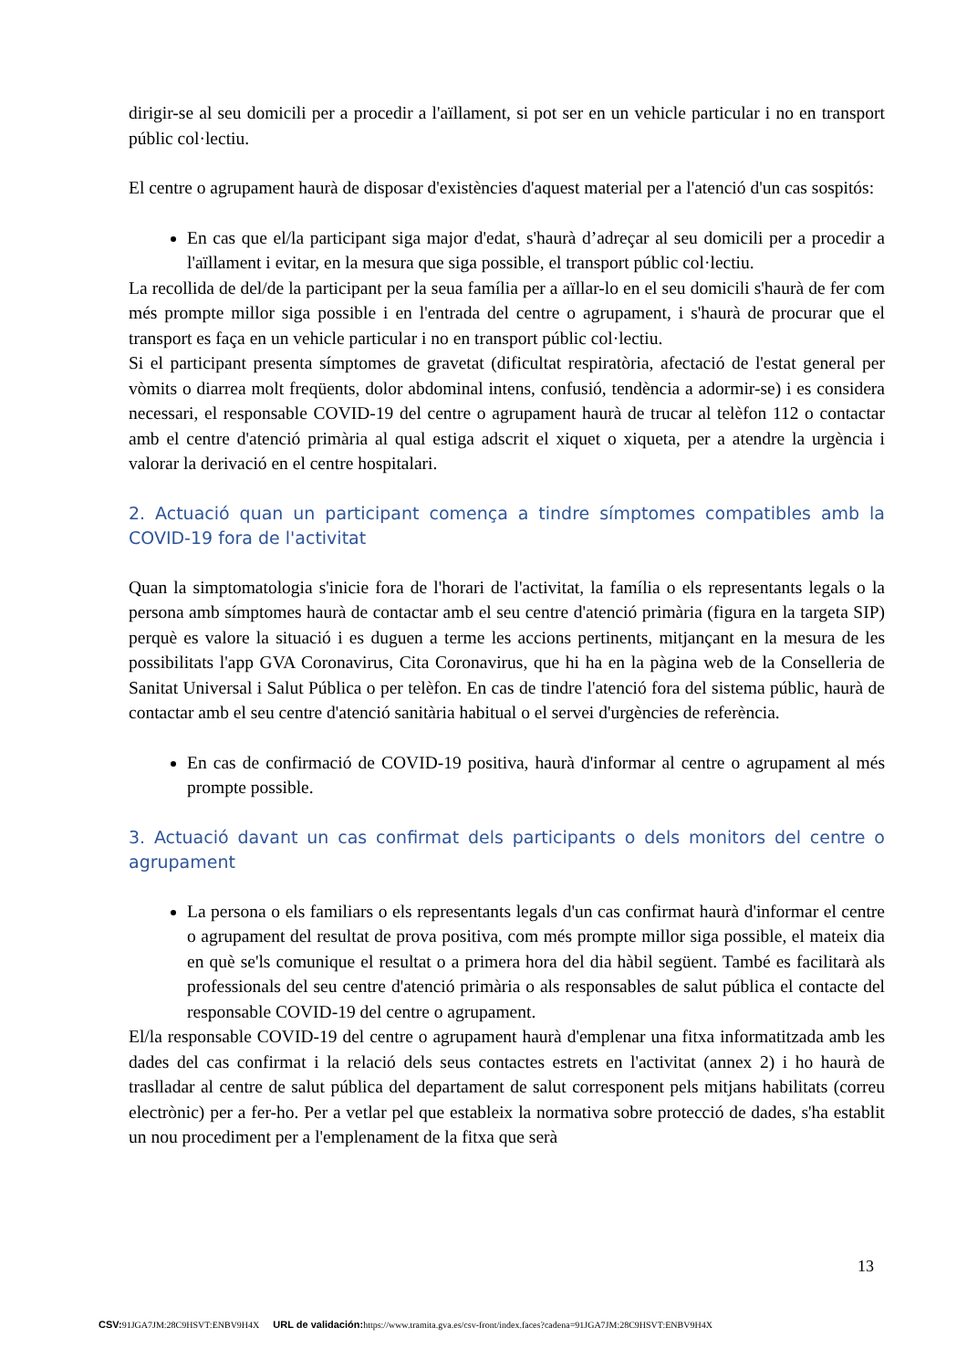dirigir-se al seu domicili per a procedir a l'aïllament, si pot ser en un vehicle particular i no en transport públic col·lectiu.
El centre o agrupament haurà de disposar d'existències d'aquest material per a l'atenció d'un cas sospitós:
En cas que el/la participant siga major d'edat, s'haurà d’adreçar al seu domicili per a procedir a l'aïllament i evitar, en la mesura que siga possible, el transport públic col·lectiu.
La recollida de del/de la participant per la seua família per a aïllar-lo en el seu domicili s'haurà de fer com més prompte millor siga possible i en l'entrada del centre o agrupament, i s'haurà de procurar que el transport es faça en un vehicle particular i no en transport públic col·lectiu.
Si el participant presenta símptomes de gravetat (dificultat respiratòria, afectació de l'estat general per vòmits o diarrea molt freqüents, dolor abdominal intens, confusió, tendència a adormir-se) i es considera necessari, el responsable COVID-19 del centre o agrupament haurà de trucar al telèfon 112 o contactar amb el centre d'atenció primària al qual estiga adscrit el xiquet o xiqueta, per a atendre la urgència i valorar la derivació en el centre hospitalari.
2. Actuació quan un participant comença a tindre símptomes compatibles amb la COVID-19 fora de l'activitat
Quan la simptomatologia s'inicie fora de l'horari de l'activitat, la família o els representants legals o la persona amb símptomes haurà de contactar amb el seu centre d'atenció primària (figura en la targeta SIP) perquè es valore la situació i es duguen a terme les accions pertinents, mitjançant en la mesura de les possibilitats l'app GVA Coronavirus, Cita Coronavirus, que hi ha en la pàgina web de la Conselleria de Sanitat Universal i Salut Pública o per telèfon. En cas de tindre l'atenció fora del sistema públic, haurà de contactar amb el seu centre d'atenció sanitària habitual o el servei d'urgències de referència.
En cas de confirmació de COVID-19 positiva, haurà d'informar al centre o agrupament al més prompte possible.
3. Actuació davant un cas confirmat dels participants o dels monitors del centre o agrupament
La persona o els familiars o els representants legals d'un cas confirmat haurà d'informar el centre o agrupament del resultat de prova positiva, com més prompte millor siga possible, el mateix dia en què se'ls comunique el resultat o a primera hora del dia hàbil següent. També es facilitarà als professionals del seu centre d'atenció primària o als responsables de salut pública el contacte del responsable COVID-19 del centre o agrupament.
El/la responsable COVID-19 del centre o agrupament haurà d'emplenar una fitxa informatitzada amb les dades del cas confirmat i la relació dels seus contactes estrets en l'activitat (annex 2) i ho haurà de traslladar al centre de salut pública del departament de salut corresponent pels mitjans habilitats (correu electrònic) per a fer-ho. Per a vetlar pel que estableix la normativa sobre protecció de dades, s'ha establit un nou procediment per a l'emplenament de la fitxa que serà
13
CSV: 91JGA7JM:28C9HSVT:ENBV9H4X URL de validación: https://www.tramita.gva.es/csv-front/index.faces?cadena=91JGA7JM:28C9HSVT:ENBV9H4X